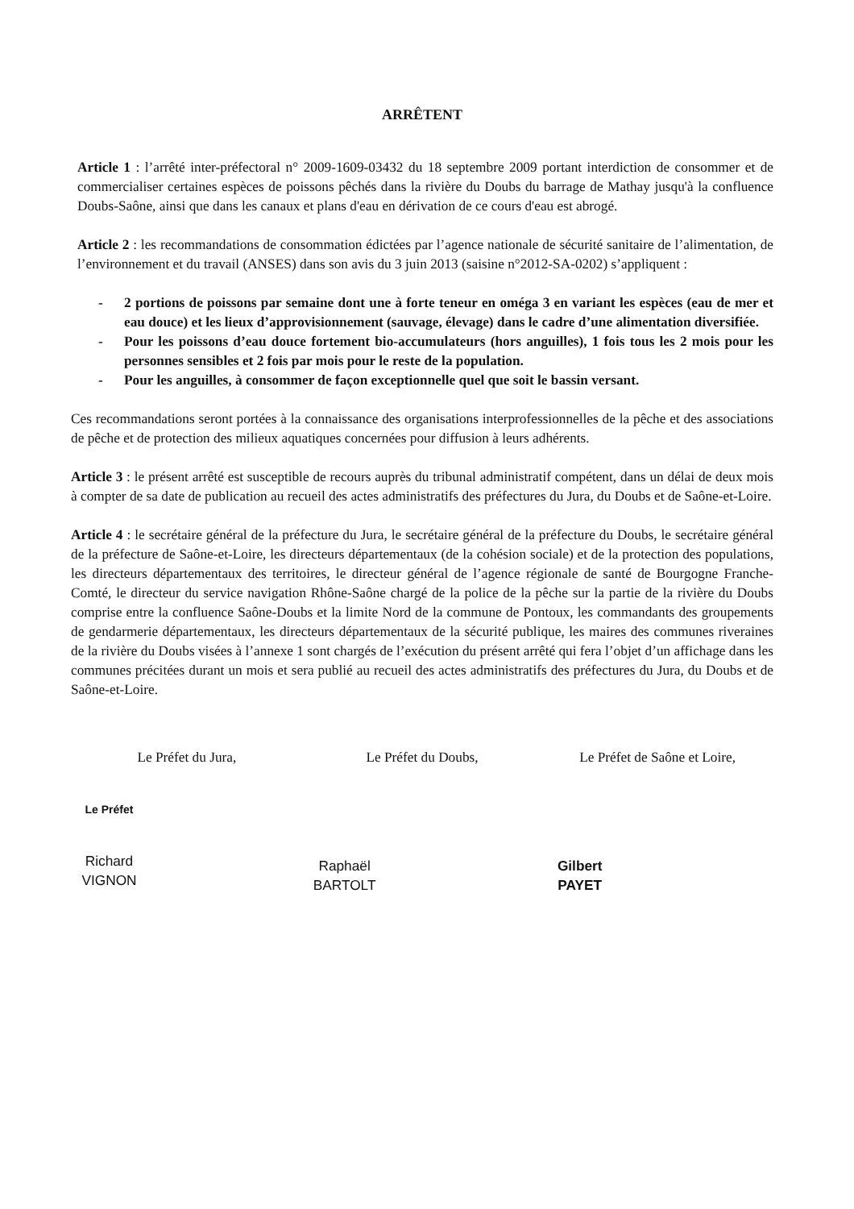ARRÊTENT
Article 1 : l’arrêté inter-préfectoral n° 2009-1609-03432 du 18 septembre 2009 portant interdiction de consommer et de commercialiser certaines espèces de poissons pêchés dans la rivière du Doubs du barrage de Mathay jusqu'à la confluence Doubs-Saône, ainsi que dans les canaux et plans d'eau en dérivation de ce cours d'eau est abrogé.
Article 2 : les recommandations de consommation édictées par l’agence nationale de sécurité sanitaire de l’alimentation, de l’environnement et du travail (ANSES) dans son avis du 3 juin 2013 (saisine n°2012-SA-0202) s’appliquent :
- 2 portions de poissons par semaine dont une à forte teneur en oméga 3 en variant les espèces (eau de mer et eau douce) et les lieux d’approvisionnement (sauvage, élevage) dans le cadre d’une alimentation diversifiée.
- Pour les poissons d’eau douce fortement bio-accumulateurs (hors anguilles), 1 fois tous les 2 mois pour les personnes sensibles et 2 fois par mois pour le reste de la population.
- Pour les anguilles, à consommer de façon exceptionnelle quel que soit le bassin versant.
Ces recommandations seront portées à la connaissance des organisations interprofessionnelles de la pêche et des associations de pêche et de protection des milieux aquatiques concernées pour diffusion à leurs adhérents.
Article 3 : le présent arrêté est susceptible de recours auprès du tribunal administratif compétent, dans un délai de deux mois à compter de sa date de publication au recueil des actes administratifs des préfectures du Jura, du Doubs et de Saône-et-Loire.
Article 4 : le secrétaire général de la préfecture du Jura, le secrétaire général de la préfecture du Doubs, le secrétaire général de la préfecture de Saône-et-Loire, les directeurs départementaux (de la cohésion sociale) et de la protection des populations, les directeurs départementaux des territoires, le directeur général de l’agence régionale de santé de Bourgogne Franche-Comté, le directeur du service navigation Rhône-Saône chargé de la police de la pêche sur la partie de la rivière du Doubs comprise entre la confluence Saône-Doubs et la limite Nord de la commune de Pontoux, les commandants des groupements de gendarmerie départementaux, les directeurs départementaux de la sécurité publique, les maires des communes riveraines de la rivière du Doubs visées à l’annexe 1 sont chargés de l’exécution du présent arrêté qui fera l’objet d’un affichage dans les communes précitées durant un mois et sera publié au recueil des actes administratifs des préfectures du Jura, du Doubs et de Saône-et-Loire.
Le Préfet du Jura,
Le Préfet
Richard VIGNON
Le Préfet du Doubs,
Raphaël BARTOLT
Le Préfet de Saône et Loire,
Gilbert PAYET